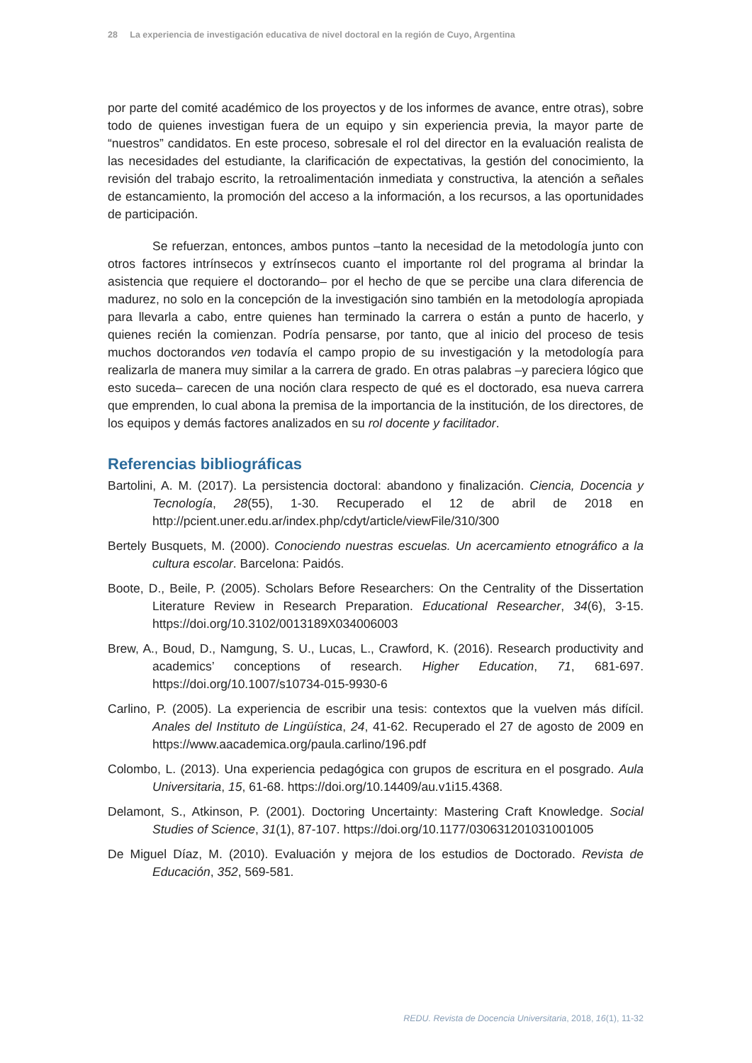28 La experiencia de investigación educativa de nivel doctoral en la región de Cuyo, Argentina
por parte del comité académico de los proyectos y de los informes de avance, entre otras), sobre todo de quienes investigan fuera de un equipo y sin experiencia previa, la mayor parte de “nuestros” candidatos. En este proceso, sobresale el rol del director en la evaluación realista de las necesidades del estudiante, la clarificación de expectativas, la gestión del conocimiento, la revisión del trabajo escrito, la retroalimentación inmediata y constructiva, la atención a señales de estancamiento, la promoción del acceso a la información, a los recursos, a las oportunidades de participación.
Se refuerzan, entonces, ambos puntos –tanto la necesidad de la metodología junto con otros factores intrínsecos y extrínsecos cuanto el importante rol del programa al brindar la asistencia que requiere el doctorando– por el hecho de que se percibe una clara diferencia de madurez, no solo en la concepción de la investigación sino también en la metodología apropiada para llevarla a cabo, entre quienes han terminado la carrera o están a punto de hacerlo, y quienes recién la comienzan. Podría pensarse, por tanto, que al inicio del proceso de tesis muchos doctorandos ven todavía el campo propio de su investigación y la metodología para realizarla de manera muy similar a la carrera de grado. En otras palabras –y pareciera lógico que esto suceda– carecen de una noción clara respecto de qué es el doctorado, esa nueva carrera que emprenden, lo cual abona la premisa de la importancia de la institución, de los directores, de los equipos y demás factores analizados en su rol docente y facilitador.
Referencias bibliográficas
Bartolini, A. M. (2017). La persistencia doctoral: abandono y finalización. Ciencia, Docencia y Tecnología, 28(55), 1-30. Recuperado el 12 de abril de 2018 en http://pcient.uner.edu.ar/index.php/cdyt/article/viewFile/310/300
Bertely Busquets, M. (2000). Conociendo nuestras escuelas. Un acercamiento etnográfico a la cultura escolar. Barcelona: Paidós.
Boote, D., Beile, P. (2005). Scholars Before Researchers: On the Centrality of the Dissertation Literature Review in Research Preparation. Educational Researcher, 34(6), 3-15. https://doi.org/10.3102/0013189X034006003
Brew, A., Boud, D., Namgung, S. U., Lucas, L., Crawford, K. (2016). Research productivity and academics’ conceptions of research. Higher Education, 71, 681-697. https://doi.org/10.1007/s10734-015-9930-6
Carlino, P. (2005). La experiencia de escribir una tesis: contextos que la vuelven más difícil. Anales del Instituto de Lingüística, 24, 41-62. Recuperado el 27 de agosto de 2009 en https://www.aacademica.org/paula.carlino/196.pdf
Colombo, L. (2013). Una experiencia pedagógica con grupos de escritura en el posgrado. Aula Universitaria, 15, 61-68. https://doi.org/10.14409/au.v1i15.4368.
Delamont, S., Atkinson, P. (2001). Doctoring Uncertainty: Mastering Craft Knowledge. Social Studies of Science, 31(1), 87-107. https://doi.org/10.1177/030631201031001005
De Miguel Díaz, M. (2010). Evaluación y mejora de los estudios de Doctorado. Revista de Educación, 352, 569-581.
REDU. Revista de Docencia Universitaria, 2018, 16(1), 11-32